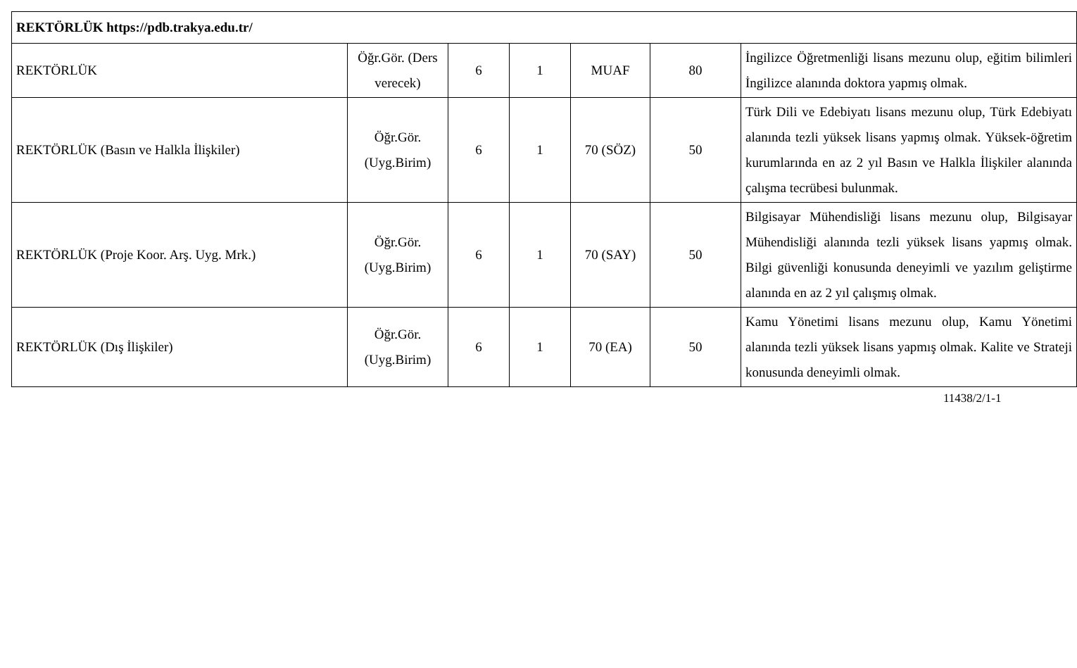| REKTÖRLÜK https://pdb.trakya.edu.tr/ | | | | | | |
| REKTÖRLÜK | Öğr.Gör. (Ders verecek) | 6 | 1 | MUAF | 80 | İngilizce Öğretmenliği lisans mezunu olup, eğitim bilimleri İngilizce alanında doktora yapmış olmak. |
| REKTÖRLÜK (Basın ve Halkla İlişkiler) | Öğr.Gör. (Uyg.Birim) | 6 | 1 | 70 (SÖZ) | 50 | Türk Dili ve Edebiyatı lisans mezunu olup, Türk Edebiyatı alanında tezli yüksek lisans yapmış olmak. Yüksek-öğretim kurumlarında en az 2 yıl Basın ve Halkla İlişkiler alanında çalışma tecrübesi bulunmak. |
| REKTÖRLÜK (Proje Koor. Arş. Uyg. Mrk.) | Öğr.Gör. (Uyg.Birim) | 6 | 1 | 70 (SAY) | 50 | Bilgisayar Mühendisliği lisans mezunu olup, Bilgisayar Mühendisliği alanında tezli yüksek lisans yapmış olmak. Bilgi güvenliği konusunda deneyimli ve yazılım geliştirme alanında en az 2 yıl çalışmış olmak. |
| REKTÖRLÜK (Dış İlişkiler) | Öğr.Gör. (Uyg.Birim) | 6 | 1 | 70 (EA) | 50 | Kamu Yönetimi lisans mezunu olup, Kamu Yönetimi alanında tezli yüksek lisans yapmış olmak. Kalite ve Strateji konusunda deneyimli olmak. |
11438/2/1-1